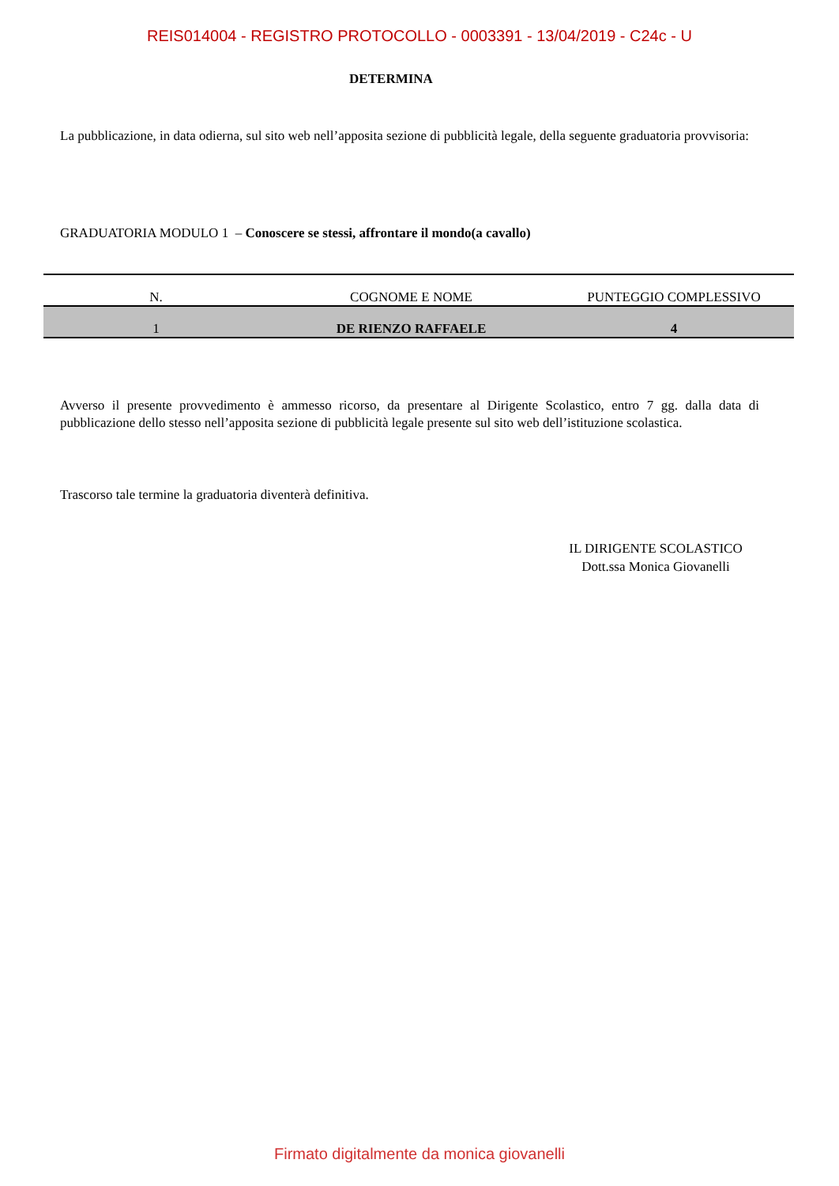REIS014004 - REGISTRO PROTOCOLLO - 0003391 - 13/04/2019 - C24c - U
DETERMINA
La pubblicazione, in data odierna, sul sito web nell’apposita sezione di pubblicità legale, della seguente graduatoria provvisoria:
GRADUATORIA MODULO 1 – Conoscere se stessi, affrontare il mondo(a cavallo)
| N. | COGNOME E NOME | PUNTEGGIO COMPLESSIVO |
| --- | --- | --- |
| 1 | DE RIENZO RAFFAELE | 4 |
Avverso il presente provvedimento è ammesso ricorso, da presentare al Dirigente Scolastico, entro 7 gg. dalla data di pubblicazione dello stesso nell’apposita sezione di pubblicità legale presente sul sito web dell’istituzione scolastica.
Trascorso tale termine la graduatoria diventerà definitiva.
IL DIRIGENTE SCOLASTICO
Dott.ssa Monica Giovanelli
Firmato digitalmente da monica giovanelli